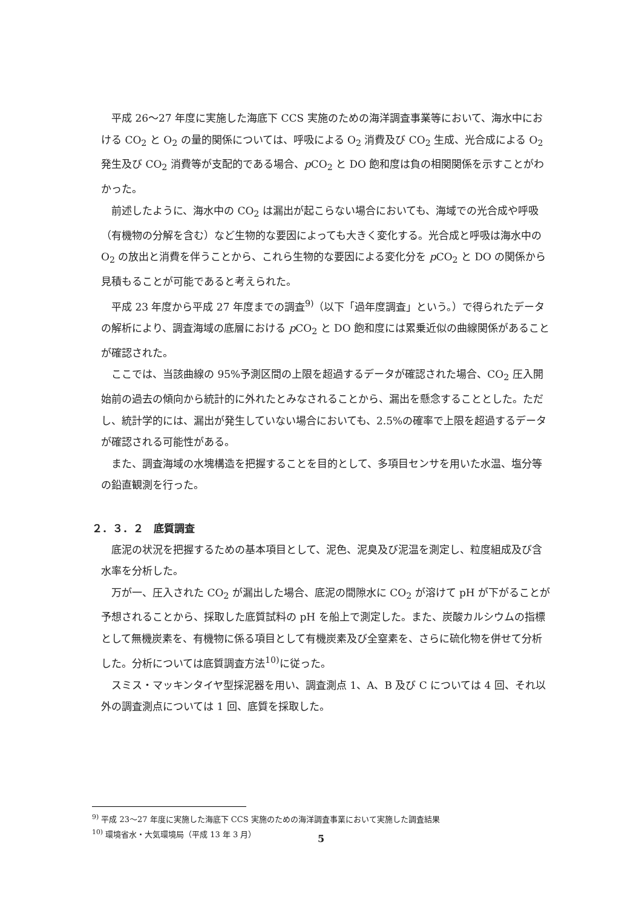平成 26〜27 年度に実施した海底下 CCS 実施のための海洋調査事業等において、海水中における CO<sub>2</sub> と O<sub>2</sub> の量的関係については、呼吸による O<sub>2</sub> 消費及び CO<sub>2</sub> 生成、光合成による O<sub>2</sub> 発生及び CO<sub>2</sub> 消費等が支配的である場合、p CO<sub>2</sub> と DO 飽和度は負の相関関係を示すことがわかった。
前述したように、海水中の CO<sub>2</sub> は漏出が起こらない場合においても、海域での光合成や呼吸（有機物の分解を含む）など生物的な要因によっても大きく変化する。光合成と呼吸は海水中の O<sub>2</sub> の放出と消費を伴うことから、これら生物的な要因による変化分を p CO<sub>2</sub> と DO の関係から見積もることが可能であると考えられた。
平成 23 年度から平成 27 年度までの調査<sup>9)</sup>（以下「過年度調査」という。）で得られたデータの解析により、調査海域の底層における p CO<sub>2</sub> と DO 飽和度には累乗近似の曲線関係があることが確認された。
ここでは、当該曲線の 95%予測区間の上限を超過するデータが確認された場合、CO<sub>2</sub> 圧入開始前の過去の傾向から統計的に外れたとみなされることから、漏出を懸念することとした。ただし、統計学的には、漏出が発生していない場合においても、2.5%の確率で上限を超過するデータが確認される可能性がある。
また、調査海域の水塊構造を把握することを目的として、多項目センサを用いた水温、塩分等の鉛直観測を行った。
２．３．２　底質調査
底泥の状況を把握するための基本項目として、泥色、泥臭及び泥温を測定し、粒度組成及び含水率を分析した。
万が一、圧入された CO<sub>2</sub> が漏出した場合、底泥の間隙水に CO<sub>2</sub> が溶けて pH が下がることが予想されることから、採取した底質試料の pH を船上で測定した。また、炭酸カルシウムの指標として無機炭素を、有機物に係る項目として有機炭素及び全窒素を、さらに硫化物を併せて分析した。分析については底質調査方法<sup>10)</sup>に従った。
スミス・マッキンタイヤ型採泥器を用い、調査測点 1、A、B 及び C については 4 回、それ以外の調査測点については 1 回、底質を採取した。
<sup>9)</sup> 平成 23〜27 年度に実施した海底下 CCS 実施のための海洋調査事業において実施した調査結果
<sup>10)</sup> 環境省水・大気環境局（平成 13 年 3 月）
5